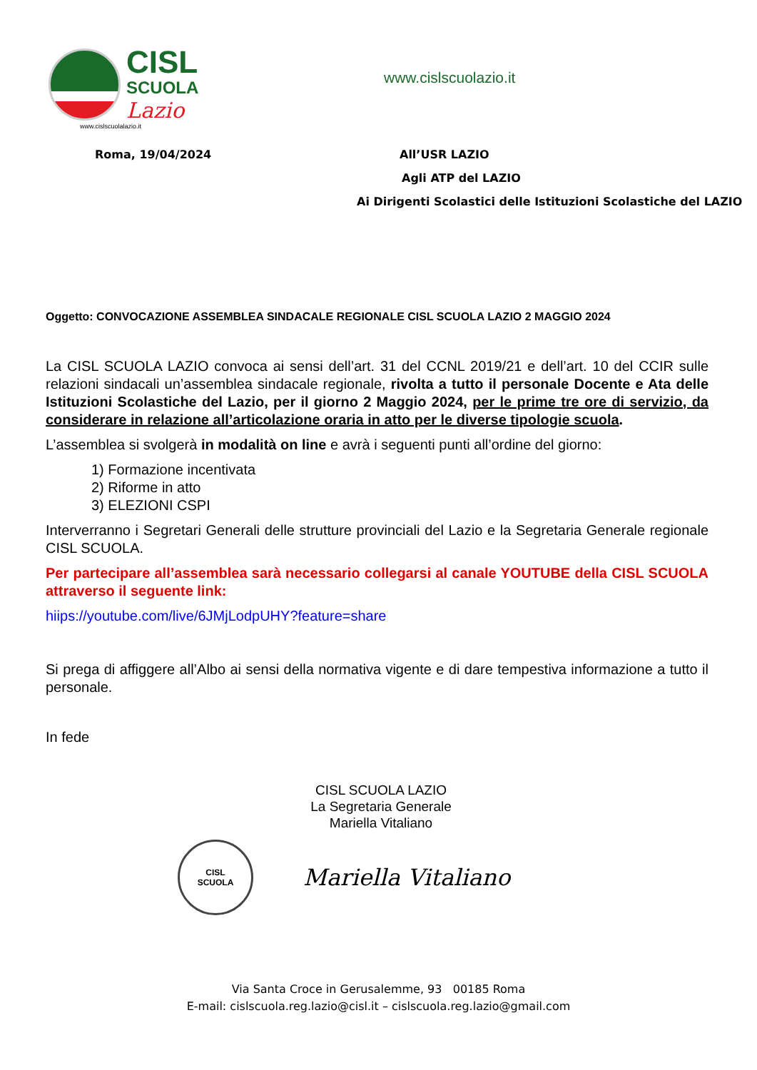CISL
SCUOLA
Lazio
www.cislscuolalazio.it
www.cislscuolazio.it
Roma, 19/04/2024 All’USR LAZIO
Agli ATP del LAZIO
Ai Dirigenti Scolastici delle Istituzioni Scolastiche del LAZIO
Oggetto: CONVOCAZIONE ASSEMBLEA SINDACALE REGIONALE CISL SCUOLA LAZIO 2 MAGGIO 2024
La CISL SCUOLA LAZIO convoca ai sensi dell’art. 31 del CCNL 2019/21 e dell’art. 10 del CCIR sulle relazioni sindacali un’assemblea sindacale regionale, rivolta a tutto il personale Docente e Ata delle Istituzioni Scolastiche del Lazio, per il giorno 2 Maggio 2024, per le prime tre ore di servizio, da considerare in relazione all’articolazione oraria in atto per le diverse tipologie scuola.
L’assemblea si svolgerà in modalità on line e avrà i seguenti punti all’ordine del giorno:
1) Formazione incentivata
2) Riforme in atto
3) ELEZIONI CSPI
Interverranno i Segretari Generali delle strutture provinciali del Lazio e la Segretaria Generale regionale CISL SCUOLA.
Per partecipare all’assemblea sarà necessario collegarsi al canale YOUTUBE della CISL SCUOLA attraverso il seguente link:
hiips://youtube.com/live/6JMjLodpUHY?feature=share
Si prega di affiggere all’Albo ai sensi della normativa vigente e di dare tempestiva informazione a tutto il personale.
In fede
CISL SCUOLA LAZIO
La Segretaria Generale
Mariella Vitaliano
CISL
SCUOLA
Mariella Vitaliano
Via Santa Croce in Gerusalemme, 93 00185 Roma
E-mail: cislscuola.reg.lazio@cisl.it – cislscuola.reg.lazio@gmail.com